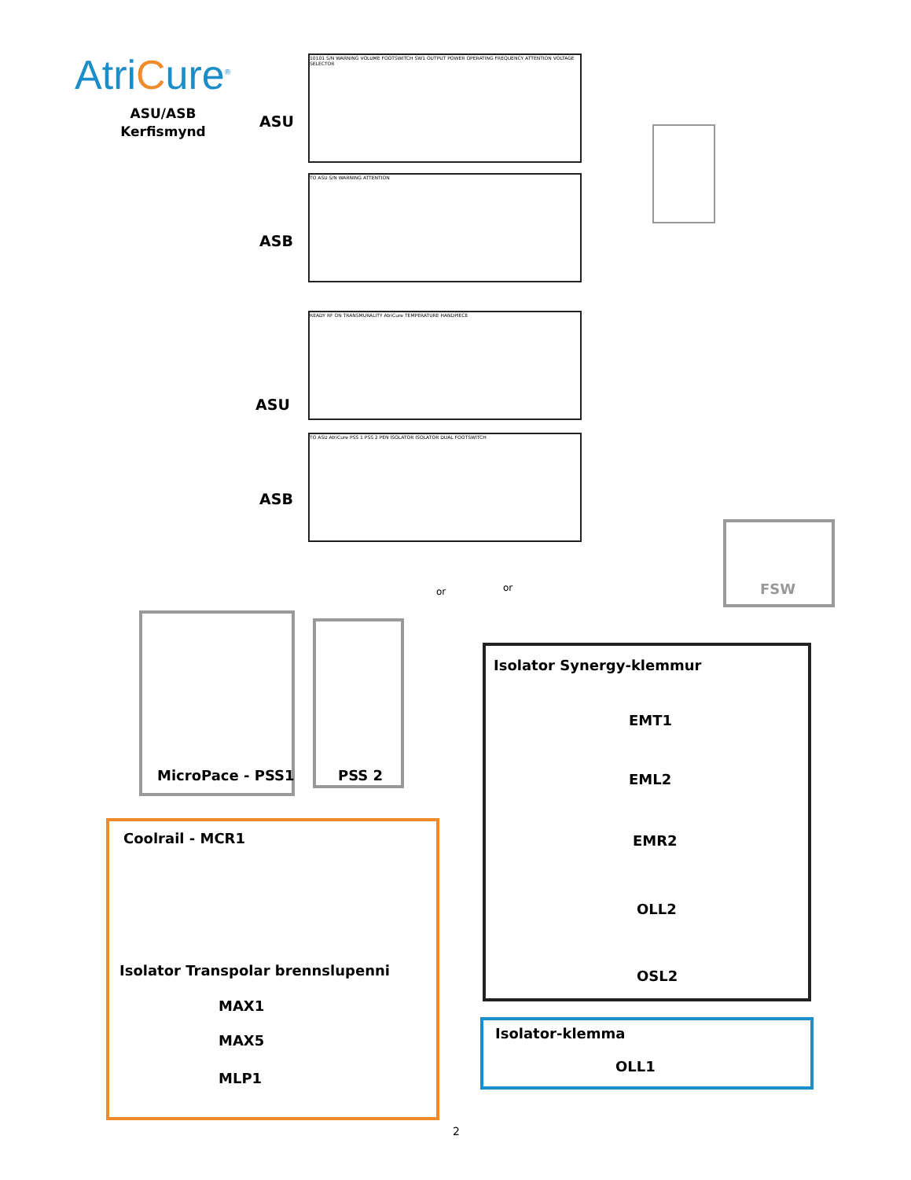AtriCure<sup>®</sup>
ASU/ASB Kerfismynd
10101 S/N WARNING VOLUME FOOTSWITCH SW1 OUTPUT POWER OPERATING FREQUENCY ATTENTION VOLTAGE SELECTOR
ASU
TO ASU S/N WARNING ATTENTION
ASB
READY RF ON TRANSMURALITY AtriCure TEMPERATURE HANDPIECE
ASU
TO ASU AtriCure PSS 1 PSS 2 PEN ISOLATOR ISOLATOR DUAL FOOTSWITCH
ASB
or or FSW
MicroPace - PSS1 PSS 2
Isolator Synergy-klemmur
EMT1
EML2
EMR2
OLL2
OSL2
Coolrail - MCR1
Isolator Transpolar brennslupenni
MAX1
MAX5
MLP1
Isolator-klemma
OLL1
2